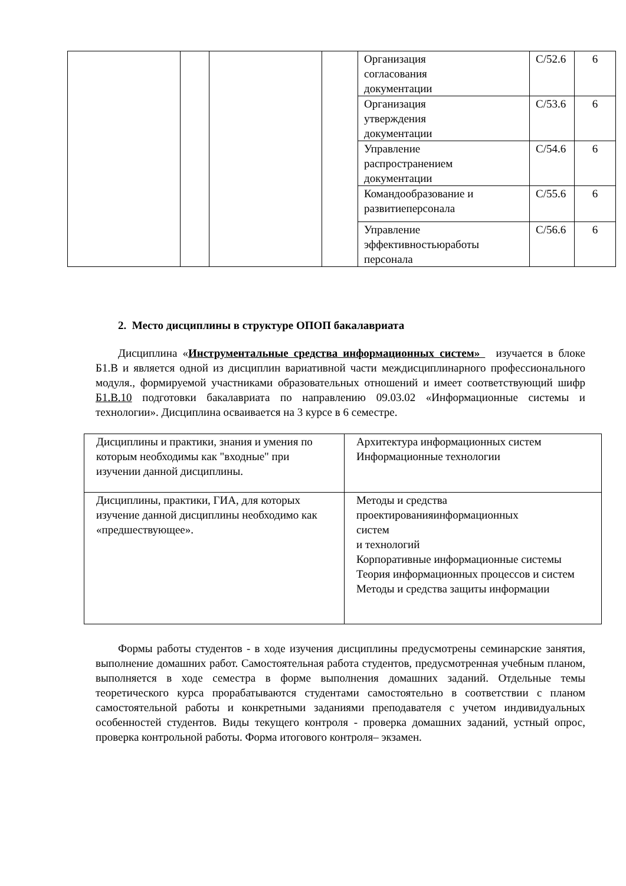| | | | | Организация согласования документации | С/52.6 | 6 |
| | | | | Организация утверждения документации | С/53.6 | 6 |
| | | | | Управление распространением документации | С/54.6 | 6 |
| | | | | Командообразование и развитиеперсонала | С/55.6 | 6 |
| | | | | Управление эффективностьюработы персонала | С/56.6 | 6 |
2. Место дисциплины в структуре ОПОП бакалавриата
Дисциплина «Инструментальные средства информационных систем» изучается в блоке Б1.В и является одной из дисциплин вариативной части междисциплинарного профессионального модуля., формируемой участниками образовательных отношений и имеет соответствующий шифр Б1.В.10 подготовки бакалавриата по направлению 09.03.02 «Информационные системы и технологии». Дисциплина осваивается на 3 курсе в 6 семестре.
| Дисциплины и практики, знания и умения по которым необходимы как "входные" при изучении данной дисциплины. | Архитектура информационных систем Информационные технологии |
| Дисциплины, практики, ГИА, для которых изучение данной дисциплины необходимо как «предшествующее». | Методы и средства проектированияинформационных систем и технологий Корпоративные информационные системы Теория информационных процессов и систем Методы и средства защиты информации |
Формы работы студентов - в ходе изучения дисциплины предусмотрены семинарские занятия, выполнение домашних работ. Самостоятельная работа студентов, предусмотренная учебным планом, выполняется в ходе семестра в форме выполнения домашних заданий. Отдельные темы теоретического курса прорабатываются студентами самостоятельно в соответствии с планом самостоятельной работы и конкретными заданиями преподавателя с учетом индивидуальных особенностей студентов. Виды текущего контроля - проверка домашних заданий, устный опрос, проверка контрольной работы. Форма итогового контроля– экзамен.